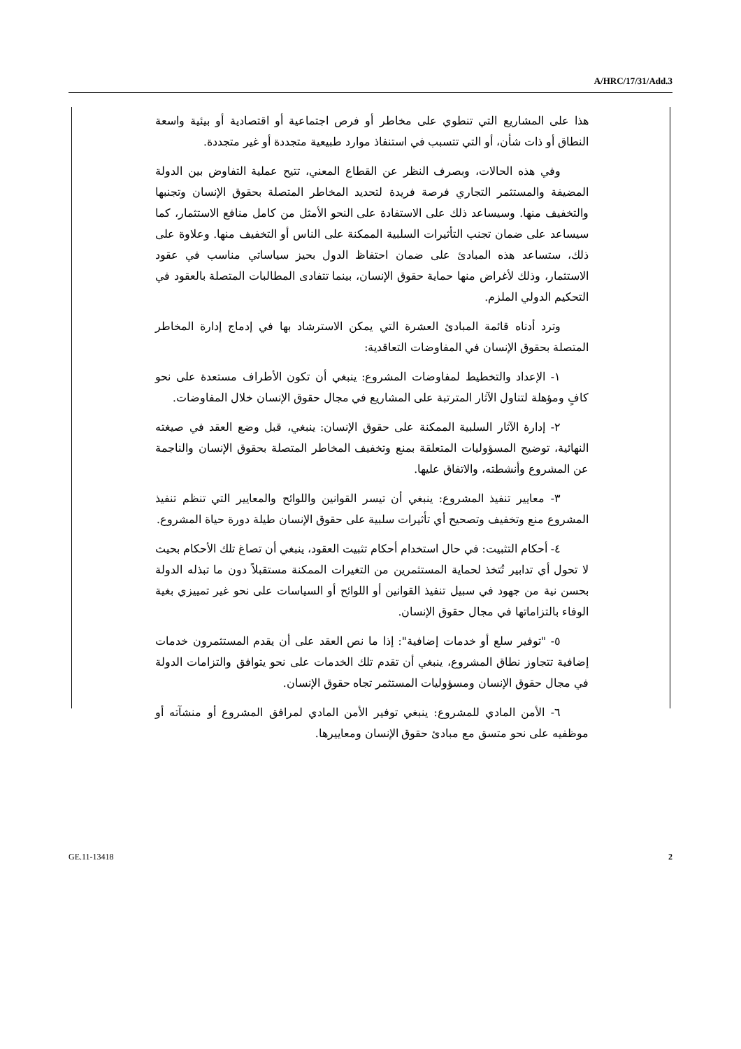A/HRC/17/31/Add.3
هذا على المشاريع التي تنطوي على مخاطر أو فرص اجتماعية أو اقتصادية أو بيئية واسعة النطاق أو ذات شأن، أو التي تتسبب في استنفاذ موارد طبيعية متجددة أو غير متجددة.
وفي هذه الحالات، وبصرف النظر عن القطاع المعني، تتيح عملية التفاوض بين الدولة المضيفة والمستثمر التجاري فرصة فريدة لتحديد المخاطر المتصلة بحقوق الإنسان وتجنبها والتخفيف منها. وسيساعد ذلك على الاستفادة على النحو الأمثل من كامل منافع الاستثمار، كما سيساعد على ضمان تجنب التأثيرات السلبية الممكنة على الناس أو التخفيف منها. وعلاوة على ذلك، ستساعد هذه المبادئ على ضمان احتفاظ الدول بحيز سياساتي مناسب في عقود الاستثمار، وذلك لأغراض منها حماية حقوق الإنسان، بينما تتفادى المطالبات المتصلة بالعقود في التحكيم الدولي الملزم.
وترد أدناه قائمة المبادئ العشرة التي يمكن الاسترشاد بها في إدماج إدارة المخاطر المتصلة بحقوق الإنسان في المفاوضات التعاقدية:
١- الإعداد والتخطيط لمفاوضات المشروع: ينبغي أن تكون الأطراف مستعدة على نحو كافٍ ومؤهلة لتناول الآثار المترتبة على المشاريع في مجال حقوق الإنسان خلال المفاوضات.
٢- إدارة الآثار السلبية الممكنة على حقوق الإنسان: ينبغي، قبل وضع العقد في صيغته النهائية، توضيح المسؤوليات المتعلقة بمنع وتخفيف المخاطر المتصلة بحقوق الإنسان والناجمة عن المشروع وأنشطته، والاتفاق عليها.
٣- معايير تنفيذ المشروع: ينبغي أن تيسر القوانين واللوائح والمعايير التي تنظم تنفيذ المشروع منع وتخفيف وتصحيح أي تأثيرات سلبية على حقوق الإنسان طيلة دورة حياة المشروع.
٤- أحكام التثبيت: في حال استخدام أحكام تثبيت العقود، ينبغي أن تصاغ تلك الأحكام بحيث لا تحول أي تدابير تُتخذ لحماية المستثمرين من التغيرات الممكنة مستقبلاً دون ما تبذله الدولة بحسن نية من جهود في سبيل تنفيذ القوانين أو اللوائح أو السياسات على نحو غير تمييزي بغية الوفاء بالتزاماتها في مجال حقوق الإنسان.
٥- "توفير سلع أو خدمات إضافية": إذا ما نص العقد على أن يقدم المستثمرون خدمات إضافية تتجاوز نطاق المشروع، ينبغي أن تقدم تلك الخدمات على نحو يتوافق والتزامات الدولة في مجال حقوق الإنسان ومسؤوليات المستثمر تجاه حقوق الإنسان.
٦- الأمن المادي للمشروع: ينبغي توفير الأمن المادي لمرافق المشروع أو منشآته أو موظفيه على نحو متسق مع مبادئ حقوق الإنسان ومعاييرها.
GE.11-13418 2